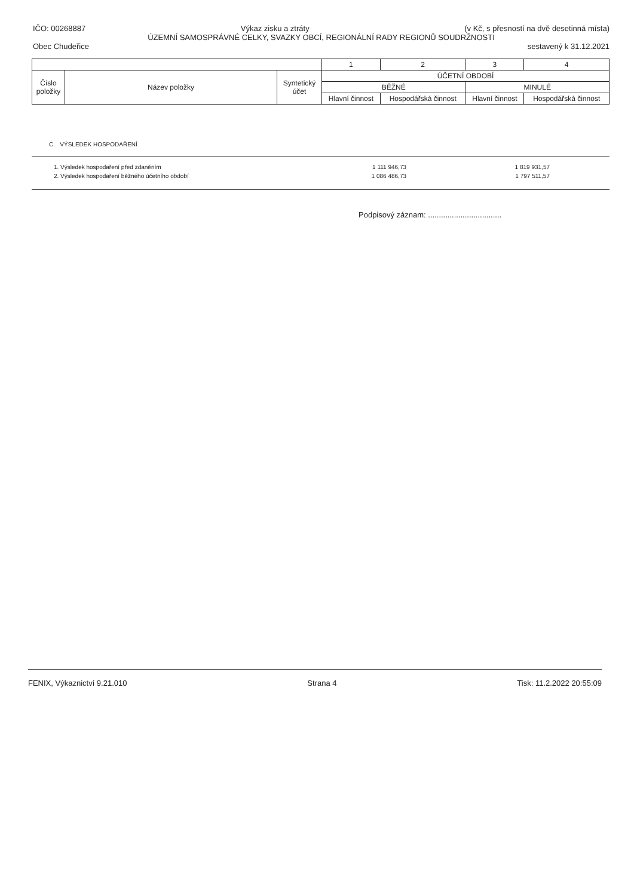IČO: 00268887 Výkaz zisku a ztráty (v Kč, s přesností na dvě desetinná místa)
ÚZEMNÍ SAMOSPRÁVNÉ CELKY, SVAZKY OBCÍ, REGIONÁLNÍ RADY REGIONŮ SOUDRŽNOSTI
Obec Chudeřice sestavený k 31.12.2021
| | | | 1 | 2 | 3 | 4 |
| --- | --- | --- | --- | --- | --- | --- |
| Číslo položky | Název položky | Syntetický účet | ÚČETNÍ OBDOBÍ | | | |
| | | | BĚŽNÉ | | MINULÉ | |
| | | | Hlavní činnost | Hospodářská činnost | Hlavní činnost | Hospodářská činnost |
C. VÝSLEDEK HOSPODAŘENÍ
| 1. Výsledek hospodaření před zdaněním | 1 111 946,73 | 1 819 931,57 |
| 2. Výsledek hospodaření běžného účetního období | 1 086 486,73 | 1 797 511,57 |
Podpisový záznam: ..................................
FENIX, Výkaznictví 9.21.010 Strana 4 Tisk: 11.2.2022 20:55:09